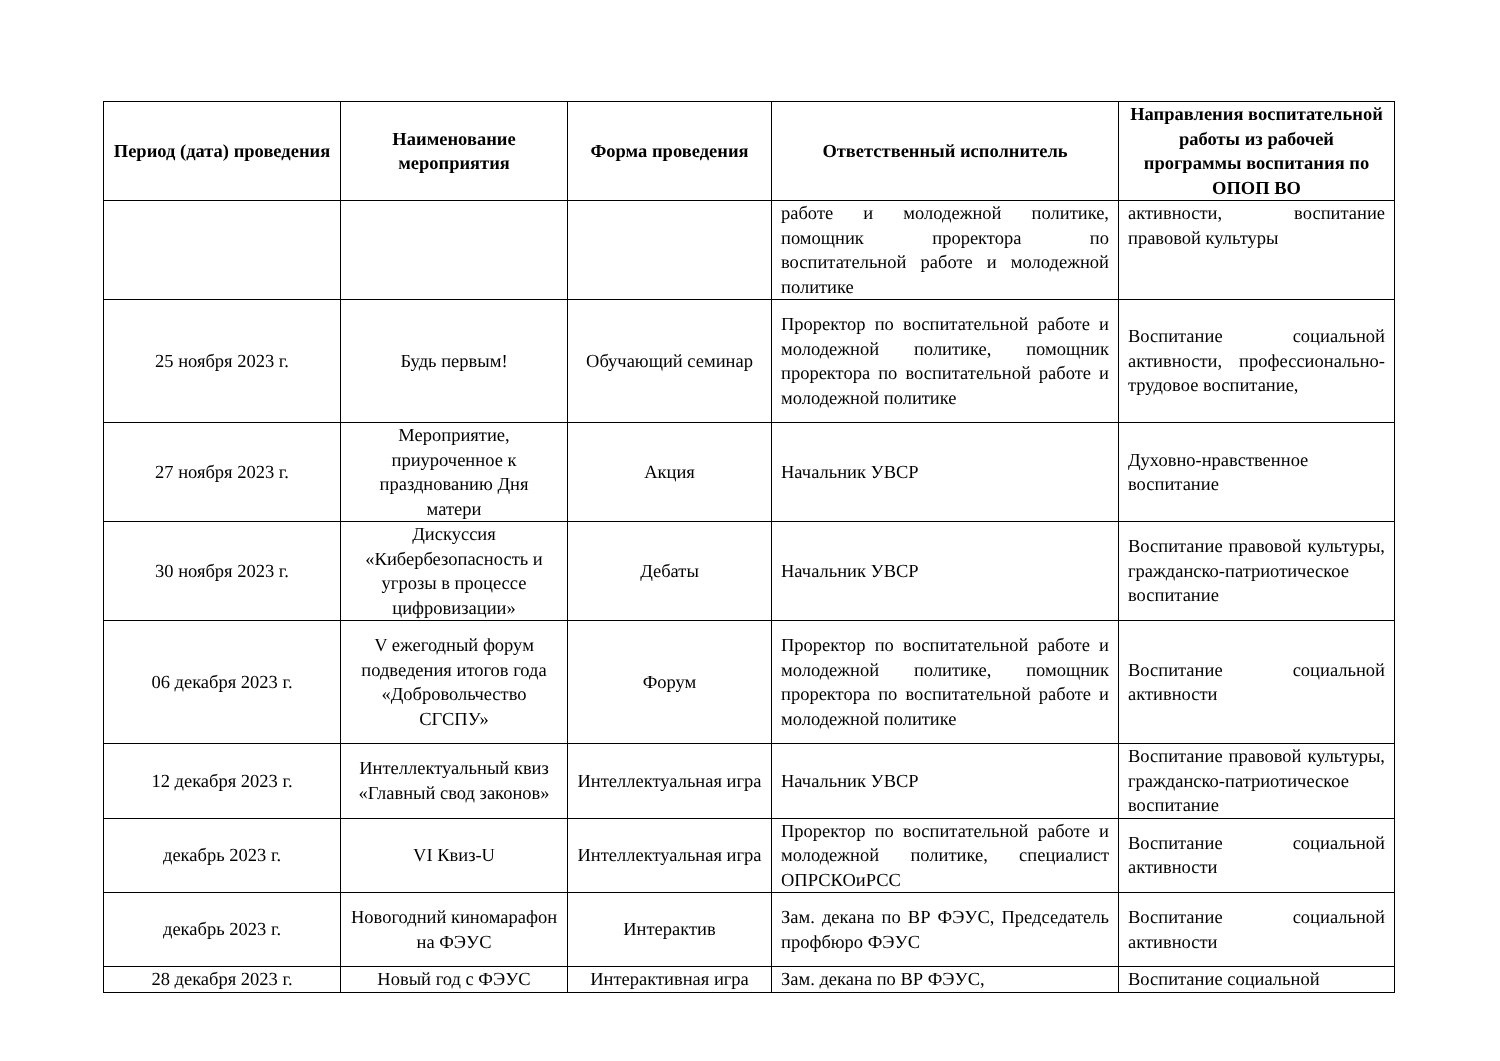| Период (дата) проведения | Наименование мероприятия | Форма проведения | Ответственный исполнитель | Направления воспитательной работы из рабочей программы воспитания по ОПОП ВО |
| --- | --- | --- | --- | --- |
| | | | работе и молодежной политике, помощник проректора по воспитательной работе и молодежной политике | активности, воспитание правовой культуры |
| 25 ноября 2023 г. | Будь первым! | Обучающий семинар | Проректор по воспитательной работе и молодежной политике, помощник проректора по воспитательной работе и молодежной политике | Воспитание социальной активности, профессионально-трудовое воспитание, |
| 27 ноября 2023 г. | Мероприятие, приуроченное к празднованию Дня матери | Акция | Начальник УВСР | Духовно-нравственное воспитание |
| 30 ноября 2023 г. | Дискуссия «Кибербезопасность и угрозы в процессе цифровизации» | Дебаты | Начальник УВСР | Воспитание правовой культуры, гражданско-патриотическое воспитание |
| 06 декабря 2023 г. | V ежегодный форум подведения итогов года «Добровольчество СГСПУ» | Форум | Проректор по воспитательной работе и молодежной политике, помощник проректора по воспитательной работе и молодежной политике | Воспитание социальной активности |
| 12 декабря 2023 г. | Интеллектуальный квиз «Главный свод законов» | Интеллектуальная игра | Начальник УВСР | Воспитание правовой культуры, гражданско-патриотическое воспитание |
| декабрь 2023 г. | VI Квиз-U | Интеллектуальная игра | Проректор по воспитательной работе и молодежной политике, специалист ОПРСКОиРСС | Воспитание социальной активности |
| декабрь 2023 г. | Новогодний киномарафон на ФЭУС | Интерактив | Зам. декана по ВР ФЭУС, Председатель профбюро ФЭУС | Воспитание социальной активности |
| 28 декабря 2023 г. | Новый год с ФЭУС | Интерактивная игра | Зам. декана по ВР ФЭУС, | Воспитание социальной |